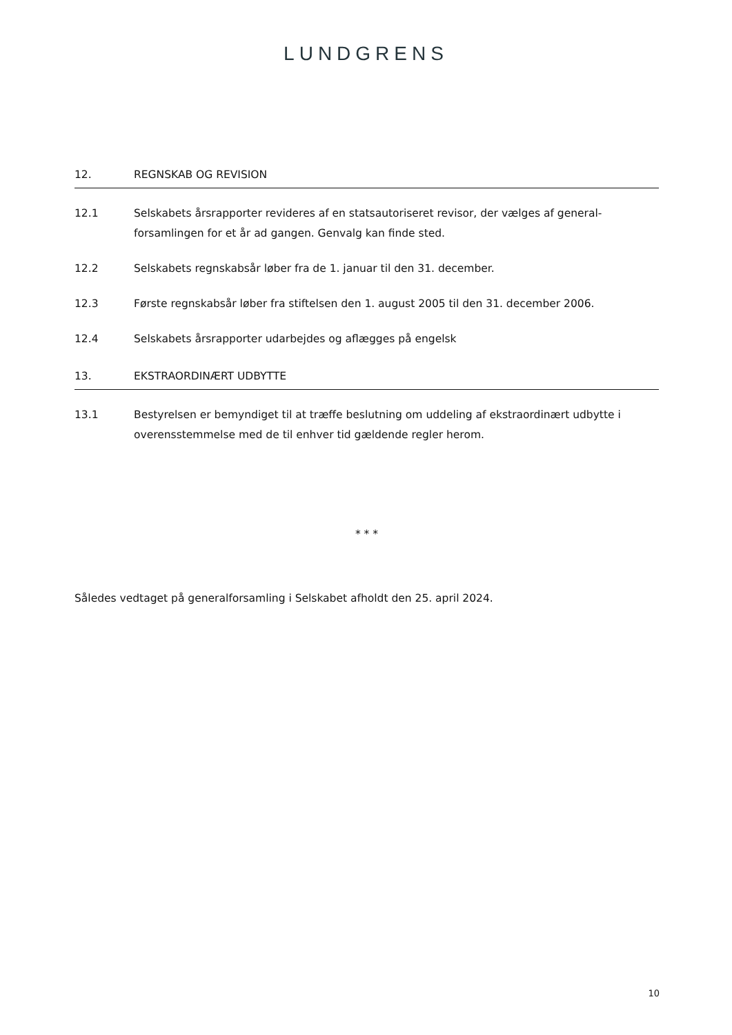LUNDGRENS
12. REGNSKAB OG REVISION
12.1 Selskabets årsrapporter revideres af en statsautoriseret revisor, der vælges af general-forsamlingen for et år ad gangen. Genvalg kan finde sted.
12.2 Selskabets regnskabsår løber fra de 1. januar til den 31. december.
12.3 Første regnskabsår løber fra stiftelsen den 1. august 2005 til den 31. december 2006.
12.4 Selskabets årsrapporter udarbejdes og aflægges på engelsk
13. EKSTRAORDINÆRT UDBYTTE
13.1 Bestyrelsen er bemyndiget til at træffe beslutning om uddeling af ekstraordinært udbytte i overensstemmelse med de til enhver tid gældende regler herom.
* * *
Således vedtaget på generalforsamling i Selskabet afholdt den 25. april 2024.
10